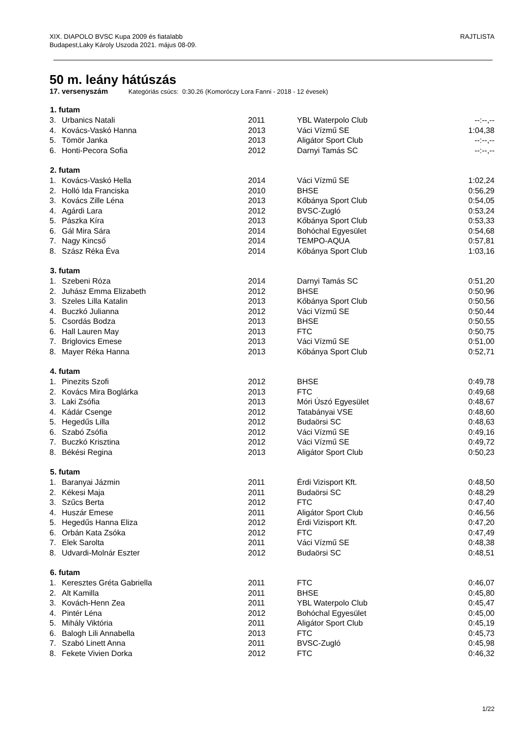XIX. DIAPOLO BVSC Kupa 2009 és fiatalabb
Budapest,Laky Károly Uszoda 2021. május 08-09.
RAJTLISTA
50 m. leány hátúszás
17. versenyszám Kategóriás csúcs: 0:30.26 (Komoróczy Lora Fanni - 2018 - 12 évesek)
| 1. futam | | | | |
| --- | --- | --- | --- | --- |
| 3. | Urbanics Natali | 2011 | YBL Waterpolo Club | --:--,-- |
| 4. | Kovács-Vaskó Hanna | 2013 | Váci Vízmű SE | 1:04,38 |
| 5. | Tömör Janka | 2013 | Aligátor Sport Club | --:--,-- |
| 6. | Honti-Pecora Sofia | 2012 | Darnyi Tamás SC | --:--,-- |
| 2. futam | | | | |
| 1. | Kovács-Vaskó Hella | 2014 | Váci Vízmű SE | 1:02,24 |
| 2. | Holló Ida Franciska | 2010 | BHSE | 0:56,29 |
| 3. | Kovács Zille Léna | 2013 | Kőbánya Sport Club | 0:54,05 |
| 4. | Agárdi Lara | 2012 | BVSC-Zugló | 0:53,24 |
| 5. | Pászka Kíra | 2013 | Kőbánya Sport Club | 0:53,33 |
| 6. | Gál Mira Sára | 2014 | Bohóchal Egyesület | 0:54,68 |
| 7. | Nagy Kincső | 2014 | TEMPO-AQUA | 0:57,81 |
| 8. | Szász Réka Éva | 2014 | Kőbánya Sport Club | 1:03,16 |
| 3. futam | | | | |
| 1. | Szebeni Róza | 2014 | Darnyi Tamás SC | 0:51,20 |
| 2. | Juhász Emma Elizabeth | 2012 | BHSE | 0:50,96 |
| 3. | Szeles Lilla Katalin | 2013 | Kőbánya Sport Club | 0:50,56 |
| 4. | Buczkó Julianna | 2012 | Váci Vízmű SE | 0:50,44 |
| 5. | Csordás Bodza | 2013 | BHSE | 0:50,55 |
| 6. | Hall Lauren May | 2013 | FTC | 0:50,75 |
| 7. | Briglovics Emese | 2013 | Váci Vízmű SE | 0:51,00 |
| 8. | Mayer Réka Hanna | 2013 | Kőbánya Sport Club | 0:52,71 |
| 4. futam | | | | |
| 1. | Pinezits Szofi | 2012 | BHSE | 0:49,78 |
| 2. | Kovács Mira Boglárka | 2013 | FTC | 0:49,68 |
| 3. | Laki Zsófia | 2013 | Móri Úszó Egyesület | 0:48,67 |
| 4. | Kádár Csenge | 2012 | Tatabányai VSE | 0:48,60 |
| 5. | Hegedűs Lilla | 2012 | Budaörsi SC | 0:48,63 |
| 6. | Szabó Zsófia | 2012 | Váci Vízmű SE | 0:49,16 |
| 7. | Buczkó Krisztina | 2012 | Váci Vízmű SE | 0:49,72 |
| 8. | Békési Regina | 2013 | Aligátor Sport Club | 0:50,23 |
| 5. futam | | | | |
| 1. | Baranyai Jázmin | 2011 | Érdi Vizisport Kft. | 0:48,50 |
| 2. | Kékesi Maja | 2011 | Budaörsi SC | 0:48,29 |
| 3. | Szűcs Berta | 2012 | FTC | 0:47,40 |
| 4. | Huszár Emese | 2011 | Aligátor Sport Club | 0:46,56 |
| 5. | Hegedűs Hanna Eliza | 2012 | Érdi Vizisport Kft. | 0:47,20 |
| 6. | Orbán Kata Zsóka | 2012 | FTC | 0:47,49 |
| 7. | Elek Sarolta | 2011 | Váci Vízmű SE | 0:48,38 |
| 8. | Udvardi-Molnár Eszter | 2012 | Budaörsi SC | 0:48,51 |
| 6. futam | | | | |
| 1. | Keresztes Gréta Gabriella | 2011 | FTC | 0:46,07 |
| 2. | Alt Kamilla | 2011 | BHSE | 0:45,80 |
| 3. | Kovách-Henn Zea | 2011 | YBL Waterpolo Club | 0:45,47 |
| 4. | Pintér Léna | 2012 | Bohóchal Egyesület | 0:45,00 |
| 5. | Mihály Viktória | 2011 | Aligátor Sport Club | 0:45,19 |
| 6. | Balogh Lili Annabella | 2013 | FTC | 0:45,73 |
| 7. | Szabó Linett Anna | 2011 | BVSC-Zugló | 0:45,98 |
| 8. | Fekete Vivien Dorka | 2012 | FTC | 0:46,32 |
1/22